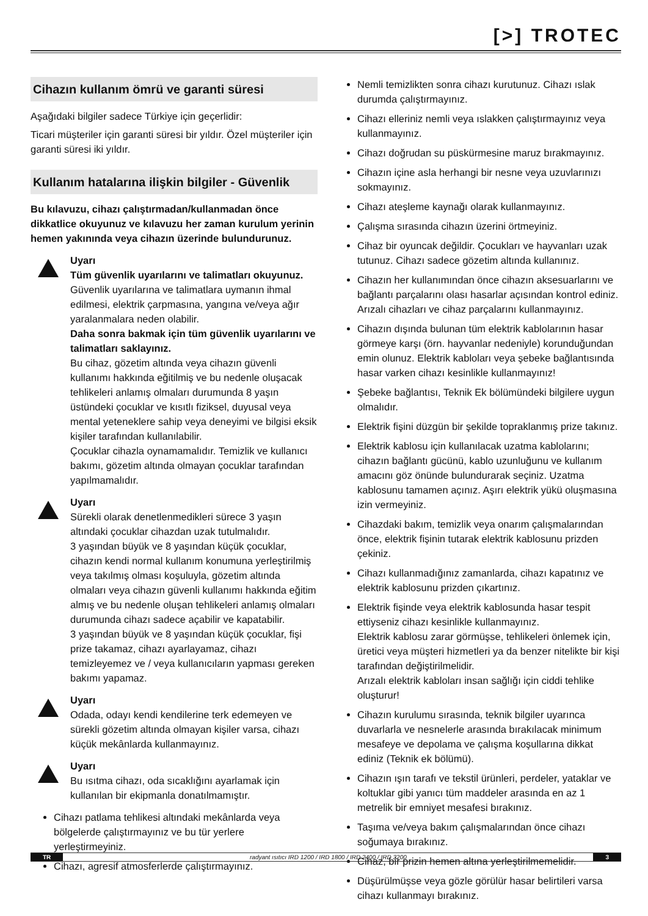[>] TROTEC
Cihazın kullanım ömrü ve garanti süresi
Aşağıdaki bilgiler sadece Türkiye için geçerlidir:
Ticari müşteriler için garanti süresi bir yıldır. Özel müşteriler için garanti süresi iki yıldır.
Kullanım hatalarına ilişkin bilgiler - Güvenlik
Bu kılavuzu, cihazı çalıştırmadan/kullanmadan önce dikkatlice okuyunuz ve kılavuzu her zaman kurulum yerinin hemen yakınında veya cihazın üzerinde bulundurunuz.
Uyarı
Tüm güvenlik uyarılarını ve talimatları okuyunuz.
Güvenlik uyarılarına ve talimatlara uymanın ihmal edilmesi, elektrik çarpmasına, yangına ve/veya ağır yaralanmalara neden olabilir.
Daha sonra bakmak için tüm güvenlik uyarılarını ve talimatları saklayınız.
Bu cihaz, gözetim altında veya cihazın güvenli kullanımı hakkında eğitilmiş ve bu nedenle oluşacak tehlikeleri anlamış olmaları durumunda 8 yaşın üstündeki çocuklar ve kısıtlı fiziksel, duyusal veya mental yeteneklere sahip veya deneyimi ve bilgisi eksik kişiler tarafından kullanılabilir.
Çocuklar cihazla oynamamalıdır. Temizlik ve kullanıcı bakımı, gözetim altında olmayan çocuklar tarafından yapılmamalıdır.
Uyarı
Sürekli olarak denetlenmedikleri sürece 3 yaşın altındaki çocuklar cihazdan uzak tutulmalıdır.
3 yaşından büyük ve 8 yaşından küçük çocuklar, cihazın kendi normal kullanım konumuna yerleştirilmiş veya takılmış olması koşuluyla, gözetim altında olmaları veya cihazın güvenli kullanımı hakkında eğitim almış ve bu nedenle oluşan tehlikeleri anlamış olmaları durumunda cihazı sadece açabilir ve kapatabilir.
3 yaşından büyük ve 8 yaşından küçük çocuklar, fişi prize takamaz, cihazı ayarlayamaz, cihazı temizleyemez ve / veya kullanıcıların yapması gereken bakımı yapamaz.
Uyarı
Odada, odayı kendi kendilerine terk edemeyen ve sürekli gözetim altında olmayan kişiler varsa, cihazı küçük mekânlarda kullanmayınız.
Uyarı
Bu ısıtma cihazı, oda sıcaklığını ayarlamak için kullanılan bir ekipmanla donatılmamıştır.
Cihazı patlama tehlikesi altındaki mekânlarda veya bölgelerde çalıştırmayınız ve bu tür yerlere yerleştirmeyiniz.
Cihazı, agresif atmosferlerde çalıştırmayınız.
Nemli temizlikten sonra cihazı kurutunuz. Cihazı ıslak durumda çalıştırmayınız.
Cihazı elleriniz nemli veya ıslakken çalıştırmayınız veya kullanmayınız.
Cihazı doğrudan su püskürmesine maruz bırakmayınız.
Cihazın içine asla herhangi bir nesne veya uzuvlarınızı sokmayınız.
Cihazı ateşleme kaynağı olarak kullanmayınız.
Çalışma sırasında cihazın üzerini örtmeyiniz.
Cihaz bir oyuncak değildir. Çocukları ve hayvanları uzak tutunuz. Cihazı sadece gözetim altında kullanınız.
Cihazın her kullanımından önce cihazın aksesuarlarını ve bağlantı parçalarını olası hasarlar açısından kontrol ediniz. Arızalı cihazları ve cihaz parçalarını kullanmayınız.
Cihazın dışında bulunan tüm elektrik kablolarının hasar görmeye karşı (örn. hayvanlar nedeniyle) korunduğundan emin olunuz. Elektrik kabloları veya şebeke bağlantısında hasar varken cihazı kesinlikle kullanmayınız!
Şebeke bağlantısı, Teknik Ek bölümündeki bilgilere uygun olmalıdır.
Elektrik fişini düzgün bir şekilde topraklanmış prize takınız.
Elektrik kablosu için kullanılacak uzatma kablolarını; cihazın bağlantı gücünü, kablo uzunluğunu ve kullanım amacını göz önünde bulundurarak seçiniz. Uzatma kablosunu tamamen açınız. Aşırı elektrik yükü oluşmasına izin vermeyiniz.
Cihazdaki bakım, temizlik veya onarım çalışmalarından önce, elektrik fişinin tutarak elektrik kablosunu prizden çekiniz.
Cihazı kullanmadığınız zamanlarda, cihazı kapatınız ve elektrik kablosunu prizden çıkartınız.
Elektrik fişinde veya elektrik kablosunda hasar tespit ettiyseniz cihazı kesinlikle kullanmayınız.
Elektrik kablosu zarar görmüşse, tehlikeleri önlemek için, üretici veya müşteri hizmetleri ya da benzer nitelikte bir kişi tarafından değiştirilmelidir.
Arızalı elektrik kabloları insan sağlığı için ciddi tehlike oluşturur!
Cihazın kurulumu sırasında, teknik bilgiler uyarınca duvarlarla ve nesnelerle arasında bırakılacak minimum mesafeye ve depolama ve çalışma koşullarına dikkat ediniz (Teknik ek bölümü).
Cihazın ışın tarafı ve tekstil ürünleri, perdeler, yataklar ve koltuklar gibi yanıcı tüm maddeler arasında en az 1 metrelik bir emniyet mesafesi bırakınız.
Taşıma ve/veya bakım çalışmalarından önce cihazı soğumaya bırakınız.
Cihaz, bir prizin hemen altına yerleştirilmemelidir.
Düşürülmüşse veya gözle görülür hasar belirtileri varsa cihazı kullanmayı bırakınız.
TR radyant ısıtıcı IRD 1200 / IRD 1800 / IRD 2400 / IRD 3200 3